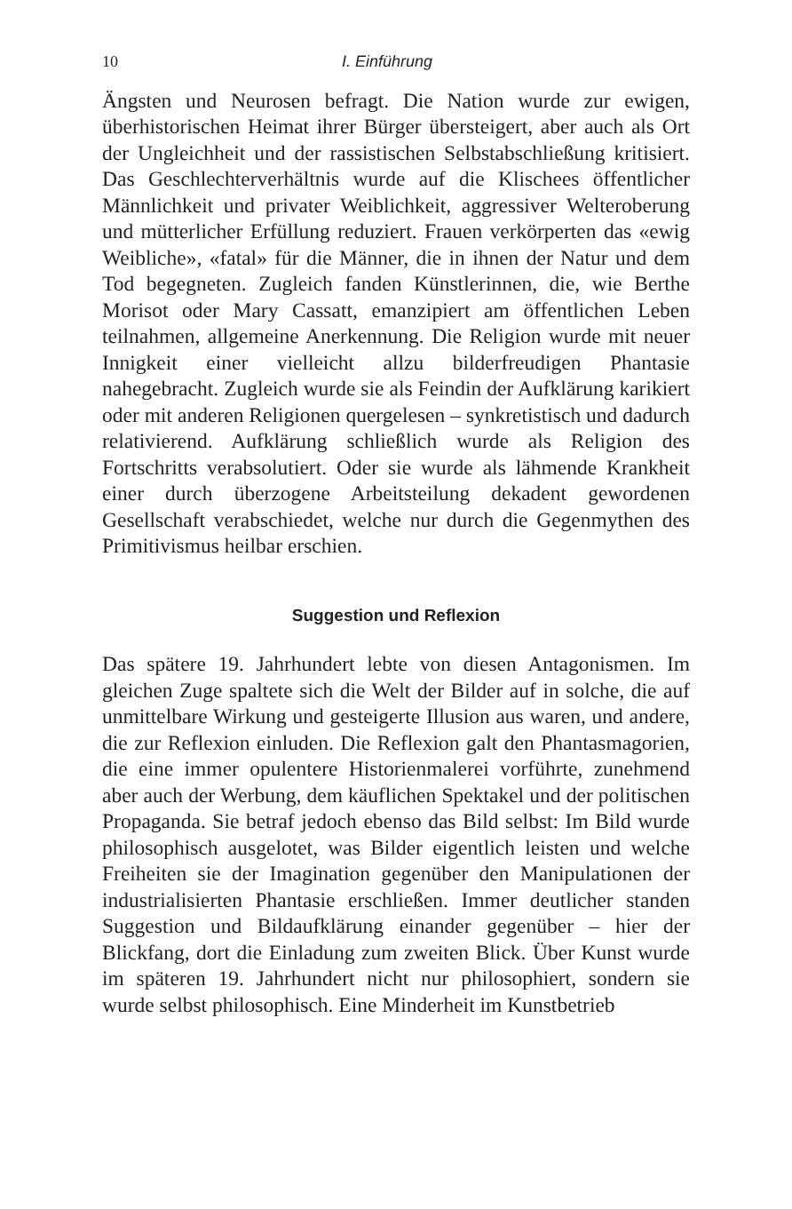10 I. Einführung
Ängsten und Neurosen befragt. Die Nation wurde zur ewigen, überhistorischen Heimat ihrer Bürger übersteigert, aber auch als Ort der Ungleichheit und der rassistischen Selbstabschließung kritisiert. Das Geschlechterverhältnis wurde auf die Klischees öffentlicher Männlichkeit und privater Weiblichkeit, aggressiver Welteroberung und mütterlicher Erfüllung reduziert. Frauen verkörperten das «ewig Weibliche», «fatal» für die Männer, die in ihnen der Natur und dem Tod begegneten. Zugleich fanden Künstlerinnen, die, wie Berthe Morisot oder Mary Cassatt, emanzipiert am öffentlichen Leben teilnahmen, allgemeine Anerkennung. Die Religion wurde mit neuer Innigkeit einer vielleicht allzu bilderfreudigen Phantasie nahegebracht. Zugleich wurde sie als Feindin der Aufklärung karikiert oder mit anderen Religionen quergelesen – synkretistisch und dadurch relativierend. Aufklärung schließlich wurde als Religion des Fortschritts verabsolutiert. Oder sie wurde als lähmende Krankheit einer durch überzogene Arbeitsteilung dekadent gewordenen Gesellschaft verabschiedet, welche nur durch die Gegenmythen des Primitivismus heilbar erschien.
Suggestion und Reflexion
Das spätere 19. Jahrhundert lebte von diesen Antagonismen. Im gleichen Zuge spaltete sich die Welt der Bilder auf in solche, die auf unmittelbare Wirkung und gesteigerte Illusion aus waren, und andere, die zur Reflexion einluden. Die Reflexion galt den Phantasmagorien, die eine immer opulentere Historienmalerei vorführte, zunehmend aber auch der Werbung, dem käuflichen Spektakel und der politischen Propaganda. Sie betraf jedoch ebenso das Bild selbst: Im Bild wurde philosophisch ausgelotet, was Bilder eigentlich leisten und welche Freiheiten sie der Imagination gegenüber den Manipulationen der industrialisierten Phantasie erschließen. Immer deutlicher standen Suggestion und Bildaufklärung einander gegenüber – hier der Blickfang, dort die Einladung zum zweiten Blick. Über Kunst wurde im späteren 19. Jahrhundert nicht nur philosophiert, sondern sie wurde selbst philosophisch. Eine Minderheit im Kunstbetrieb